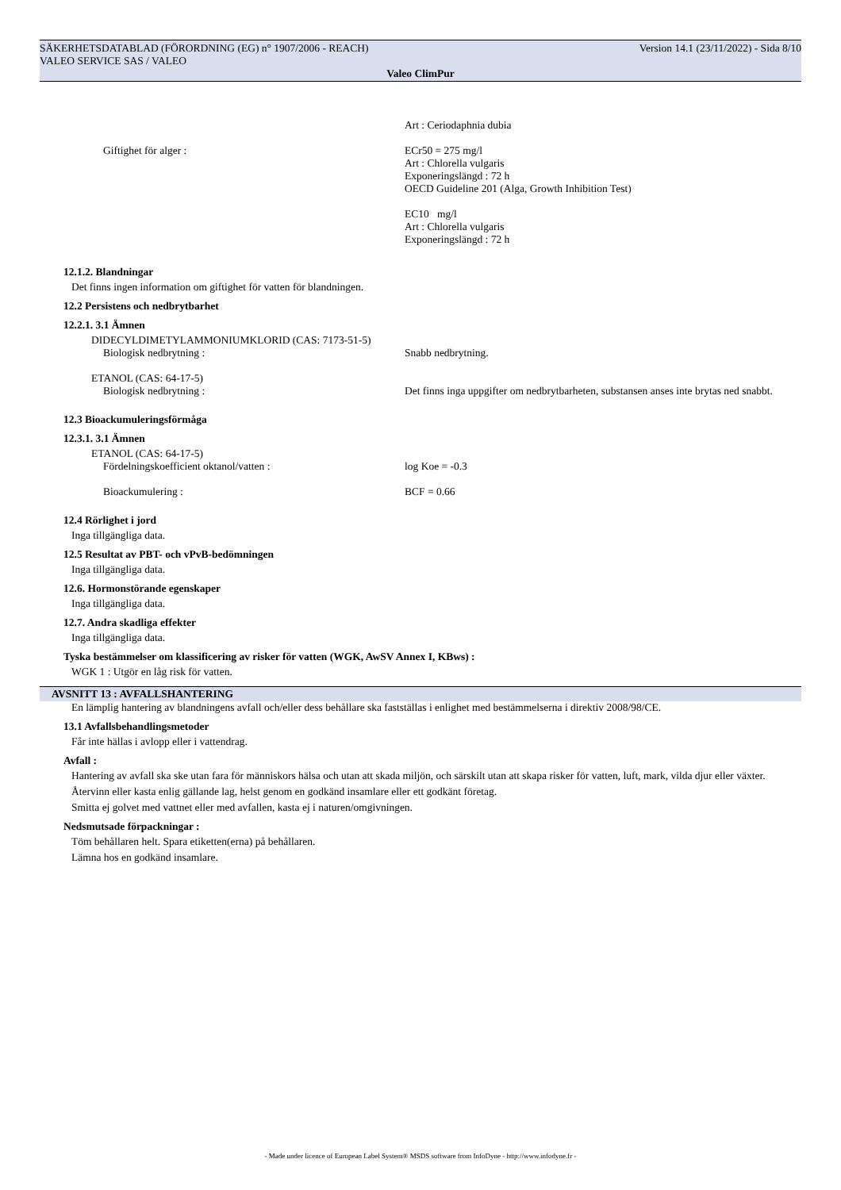SÄKERHETSDATABLAD (FÖRORDNING (EG) n° 1907/2006 - REACH) Version 14.1 (23/11/2022) - Sida 8/10
VALEO SERVICE SAS / VALEO
Valeo ClimPur
Art : Ceriodaphnia dubia
Giftighet för alger : ECr50 = 275 mg/l
Art : Chlorella vulgaris
Exponeringslängd : 72 h
OECD Guideline 201 (Alga, Growth Inhibition Test)
EC10 mg/l
Art : Chlorella vulgaris
Exponeringslängd : 72 h
12.1.2. Blandningar
Det finns ingen information om giftighet för vatten för blandningen.
12.2 Persistens och nedbrytbarhet
12.2.1. 3.1 Ämnen
DIDECYLDIMETYLAMMONIUMKLORID (CAS: 7173-51-5)
Biologisk nedbrytning : Snabb nedbrytning.
ETANOL (CAS: 64-17-5)
Biologisk nedbrytning : Det finns inga uppgifter om nedbrytbarheten, substansen anses inte brytas ned snabbt.
12.3 Bioackumuleringsförmåga
12.3.1. 3.1 Ämnen
ETANOL (CAS: 64-17-5)
Fördelningskoefficient oktanol/vatten : log Koe = -0.3
Bioackumulering : BCF = 0.66
12.4 Rörlighet i jord
Inga tillgängliga data.
12.5 Resultat av PBT- och vPvB-bedömningen
Inga tillgängliga data.
12.6. Hormonstörande egenskaper
Inga tillgängliga data.
12.7. Andra skadliga effekter
Inga tillgängliga data.
Tyska bestämmelser om klassificering av risker för vatten (WGK, AwSV Annex I, KBws) :
WGK 1 : Utgör en låg risk för vatten.
AVSNITT 13 : AVFALLSHANTERING
En lämplig hantering av blandningens avfall och/eller dess behållare ska fastställas i enlighet med bestämmelserna i direktiv 2008/98/CE.
13.1 Avfallsbehandlingsmetoder
Får inte hällas i avlopp eller i vattendrag.
Avfall :
Hantering av avfall ska ske utan fara för människors hälsa och utan att skada miljön, och särskilt utan att skapa risker för vatten, luft, mark, vilda djur eller växter.
Återvinn eller kasta enlig gällande lag, helst genom en godkänd insamlare eller ett godkänt företag.
Smitta ej golvet med vattnet eller med avfallen, kasta ej i naturen/omgivningen.
Nedsmutsade förpackningar :
Töm behållaren helt. Spara etiketten(erna) på behållaren.
Lämna hos en godkänd insamlare.
- Made under licence of European Label System® MSDS software from InfoDyne - http://www.infodyne.fr -